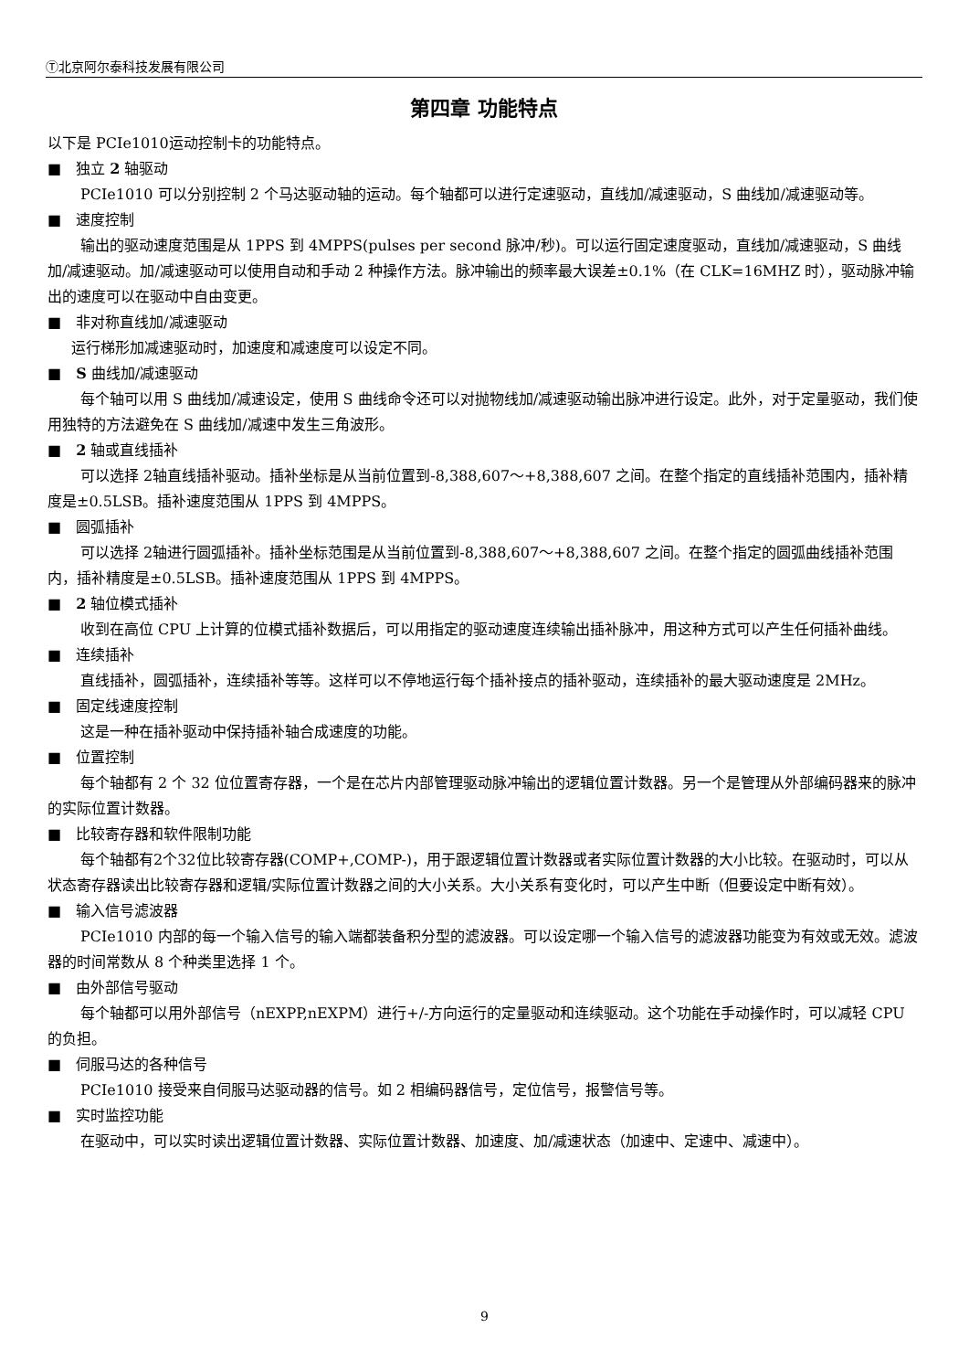Ⓣ北京阿尔泰科技发展有限公司
第四章 功能特点
以下是 PCIe1010运动控制卡的功能特点。
■　独立 2 轴驱动
PCIe1010 可以分别控制 2 个马达驱动轴的运动。每个轴都可以进行定速驱动，直线加/减速驱动，S 曲线加/减速驱动等。
■　速度控制
输出的驱动速度范围是从 1PPS 到 4MPPS(pulses per second 脉冲/秒)。可以运行固定速度驱动，直线加/减速驱动，S 曲线加/减速驱动。加/减速驱动可以使用自动和手动 2 种操作方法。脉冲输出的频率最大误差±0.1%（在 CLK=16MHZ 时），驱动脉冲输出的速度可以在驱动中自由变更。
■　非对称直线加/减速驱动
运行梯形加减速驱动时，加速度和减速度可以设定不同。
■　S 曲线加/减速驱动
每个轴可以用 S 曲线加/减速设定，使用 S 曲线命令还可以对抛物线加/减速驱动输出脉冲进行设定。此外，对于定量驱动，我们使用独特的方法避免在 S 曲线加/减速中发生三角波形。
■　2 轴或直线插补
可以选择 2轴直线插补驱动。插补坐标是从当前位置到-8,388,607～+8,388,607 之间。在整个指定的直线插补范围内，插补精度是±0.5LSB。插补速度范围从 1PPS 到 4MPPS。
■　圆弧插补
可以选择 2轴进行圆弧插补。插补坐标范围是从当前位置到-8,388,607～+8,388,607 之间。在整个指定的圆弧曲线插补范围内，插补精度是±0.5LSB。插补速度范围从 1PPS 到 4MPPS。
■　2 轴位模式插补
收到在高位 CPU 上计算的位模式插补数据后，可以用指定的驱动速度连续输出插补脉冲，用这种方式可以产生任何插补曲线。
■　连续插补
直线插补，圆弧插补，连续插补等等。这样可以不停地运行每个插补接点的插补驱动，连续插补的最大驱动速度是 2MHz。
■　固定线速度控制
这是一种在插补驱动中保持插补轴合成速度的功能。
■　位置控制
每个轴都有 2 个 32 位位置寄存器，一个是在芯片内部管理驱动脉冲输出的逻辑位置计数器。另一个是管理从外部编码器来的脉冲的实际位置计数器。
■　比较寄存器和软件限制功能
每个轴都有2个32位比较寄存器(COMP+,COMP-)，用于跟逻辑位置计数器或者实际位置计数器的大小比较。在驱动时，可以从状态寄存器读出比较寄存器和逻辑/实际位置计数器之间的大小关系。大小关系有变化时，可以产生中断（但要设定中断有效）。
■　输入信号滤波器
PCIe1010 内部的每一个输入信号的输入端都装备积分型的滤波器。可以设定哪一个输入信号的滤波器功能变为有效或无效。滤波器的时间常数从 8 个种类里选择 1 个。
■　由外部信号驱动
每个轴都可以用外部信号（nEXPP,nEXPM）进行+/-方向运行的定量驱动和连续驱动。这个功能在手动操作时，可以减轻 CPU 的负担。
■　伺服马达的各种信号
PCIe1010 接受来自伺服马达驱动器的信号。如 2 相编码器信号，定位信号，报警信号等。
■　实时监控功能
在驱动中，可以实时读出逻辑位置计数器、实际位置计数器、加速度、加/减速状态（加速中、定速中、减速中）。
9